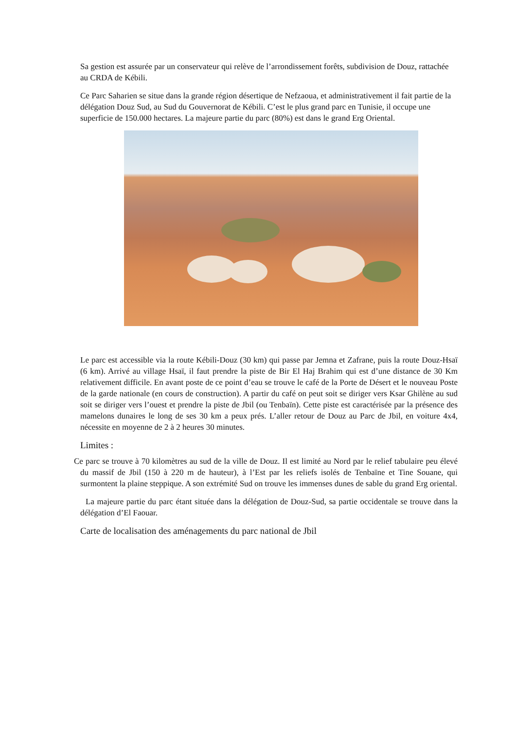Sa gestion est assurée par un conservateur qui relève de l’arrondissement forêts, subdivision de Douz, rattachée au CRDA de Kébili.
Ce Parc Saharien se situe dans la grande région désertique de Nefzaoua, et administrativement il fait partie de la délégation Douz Sud, au Sud du Gouvernorat de Kébili. C’est le plus grand parc en Tunisie, il occupe une superficie de 150.000 hectares. La majeure partie du parc (80%) est dans le grand Erg Oriental.
Le parc est accessible via la route Kébili-Douz (30 km) qui passe par Jemna et Zafrane, puis la route Douz-Hsaï (6 km). Arrivé au village Hsaï, il faut prendre la piste de Bir El Haj Brahim qui est d’une distance de 30 Km relativement difficile. En avant poste de ce point d’eau se trouve le café de la Porte de Désert et le nouveau Poste de la garde nationale (en cours de construction). A partir du café on peut soit se diriger vers Ksar Ghilène au sud soit se diriger vers l’ouest et prendre la piste de Jbil (ou Tenbaïn). Cette piste est caractérisée par la présence des mamelons dunaires le long de ses 30 km a peux prés. L’aller retour de Douz au Parc de Jbil, en voiture 4x4, nécessite en moyenne de 2 à 2 heures 30 minutes.
Limites :
Ce parc se trouve à 70 kilomètres au sud de la ville de Douz. Il est limité au Nord par le relief tabulaire peu élevé du massif de Jbil (150 à 220 m de hauteur), à l’Est par les reliefs isolés de Tenbaïne et Tine Souane, qui surmontent la plaine steppique. A son extrémité Sud on trouve les immenses dunes de sable du grand Erg oriental.
La majeure partie du parc étant située dans la délégation de Douz-Sud, sa partie occidentale se trouve dans la délégation d’El Faouar.
Carte de localisation des aménagements du parc national de Jbil